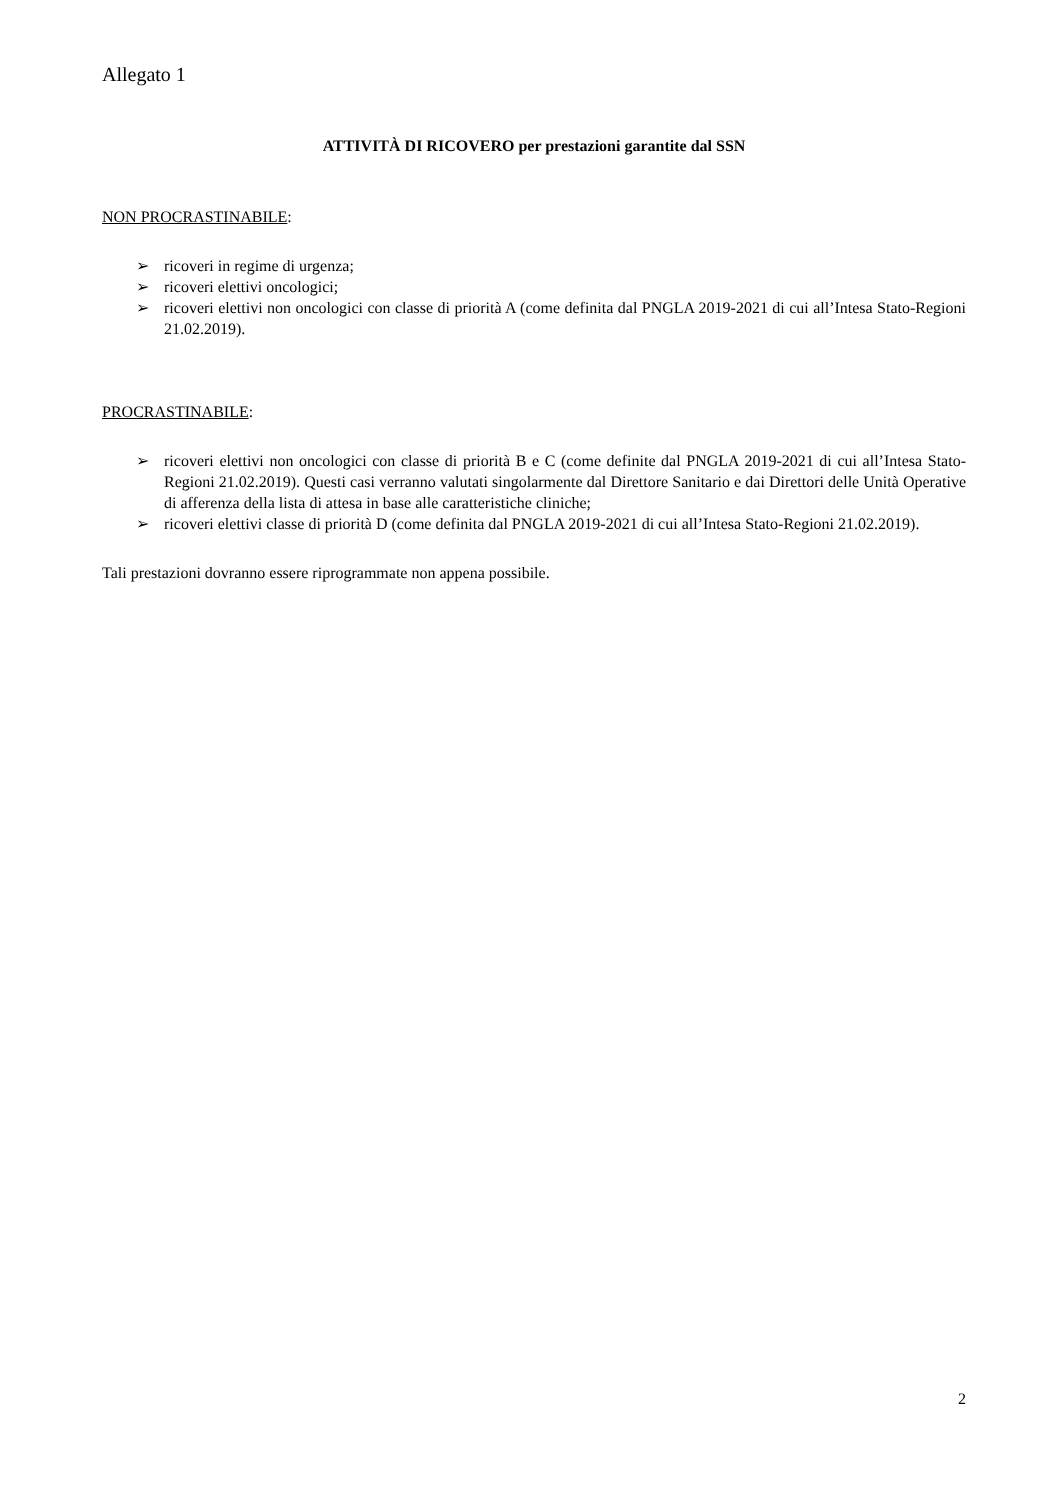Allegato 1
ATTIVITÀ DI RICOVERO per prestazioni garantite dal SSN
NON PROCRASTINABILE:
➢ ricoveri in regime di urgenza;
➢ ricoveri elettivi oncologici;
➢ ricoveri elettivi non oncologici con classe di priorità A (come definita dal PNGLA 2019-2021 di cui all’Intesa Stato-Regioni 21.02.2019).
PROCRASTINABILE:
➢ ricoveri elettivi non oncologici con classe di priorità B e C (come definite dal PNGLA 2019-2021 di cui all’Intesa Stato-Regioni 21.02.2019). Questi casi verranno valutati singolarmente dal Direttore Sanitario e dai Direttori delle Unità Operative di afferenza della lista di attesa in base alle caratteristiche cliniche;
➢ ricoveri elettivi classe di priorità D (come definita dal PNGLA 2019-2021 di cui all’Intesa Stato-Regioni 21.02.2019).
Tali prestazioni dovranno essere riprogrammate non appena possibile.
2